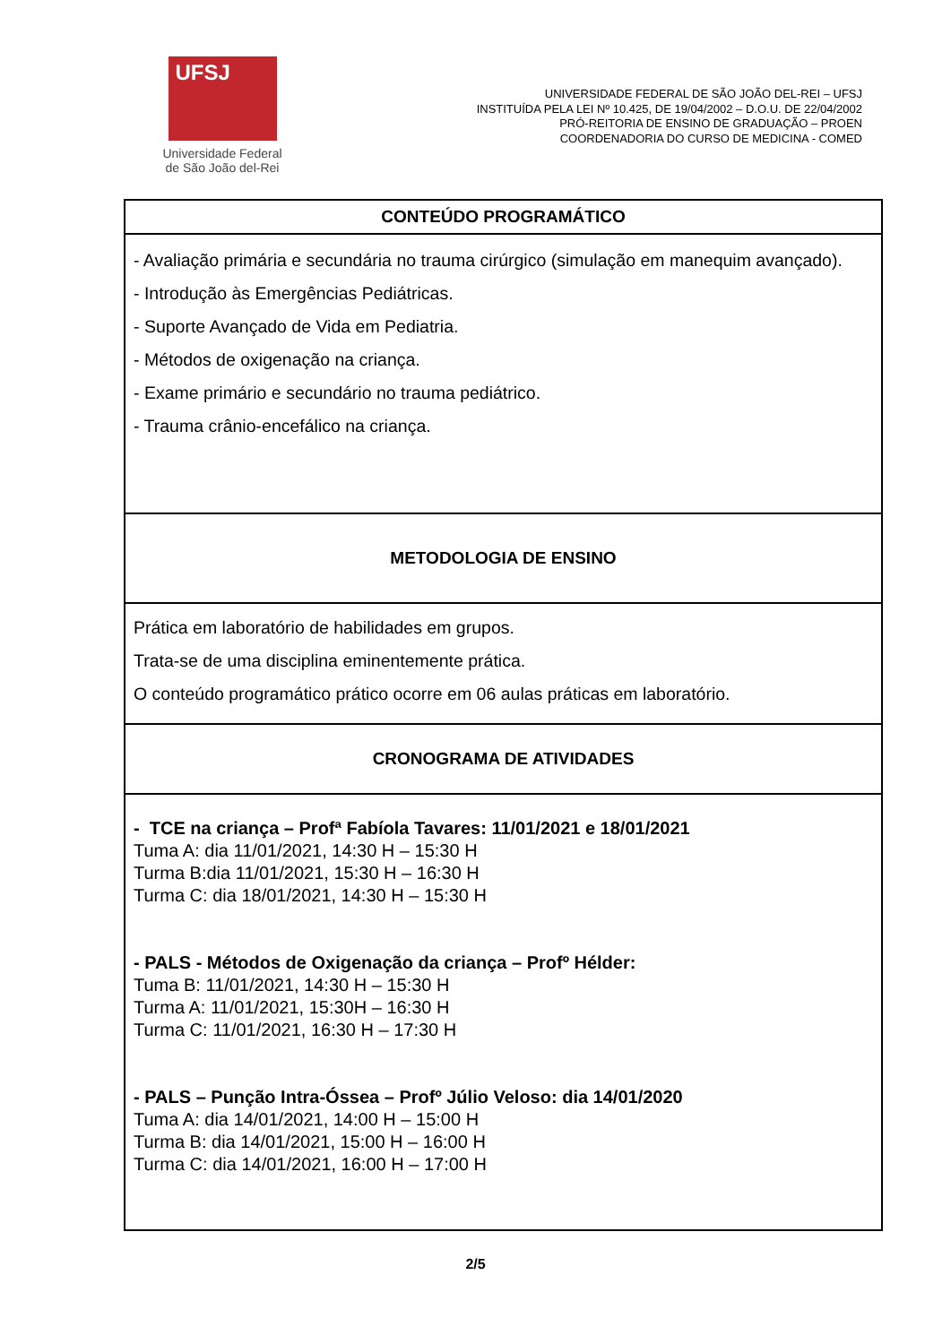UFSJ
Universidade Federal
de São João del-Rei
UNIVERSIDADE FEDERAL DE SÃO JOÃO DEL-REI – UFSJ
INSTITUÍDA PELA LEI Nº 10.425, DE 19/04/2002 – D.O.U. DE 22/04/2002
PRÓ-REITORIA DE ENSINO DE GRADUAÇÃO – PROEN
COORDENADORIA DO CURSO DE MEDICINA - COMED
| CONTEÚDO PROGRAMÁTICO |
| - Avaliação primária e secundária no trauma cirúrgico (simulação em manequim avançado). - Introdução às Emergências Pediátricas. - Suporte Avançado de Vida em Pediatria. - Métodos de oxigenação na criança. - Exame primário e secundário no trauma pediátrico. - Trauma crânio-encefálico na criança. |
| METODOLOGIA DE ENSINO |
| Prática em laboratório de habilidades em grupos. Trata-se de uma disciplina eminentemente prática. O conteúdo programático prático ocorre em 06 aulas práticas em laboratório. |
| CRONOGRAMA DE ATIVIDADES |
| - TCE na criança – Profª Fabíola Tavares: 11/01/2021 e 18/01/2021 Tuma A: dia 11/01/2021, 14:30 H – 15:30 H Turma B:dia 11/01/2021, 15:30 H – 16:30 H Turma C: dia 18/01/2021, 14:30 H – 15:30 H - PALS - Métodos de Oxigenação da criança – Profº Hélder: Tuma B: 11/01/2021, 14:30 H – 15:30 H Turma A: 11/01/2021, 15:30H – 16:30 H Turma C: 11/01/2021, 16:30 H – 17:30 H - PALS – Punção Intra-Óssea – Profº Júlio Veloso: dia 14/01/2020 Tuma A: dia 14/01/2021, 14:00 H – 15:00 H Turma B: dia 14/01/2021, 15:00 H – 16:00 H Turma C: dia 14/01/2021, 16:00 H – 17:00 H |
2/5